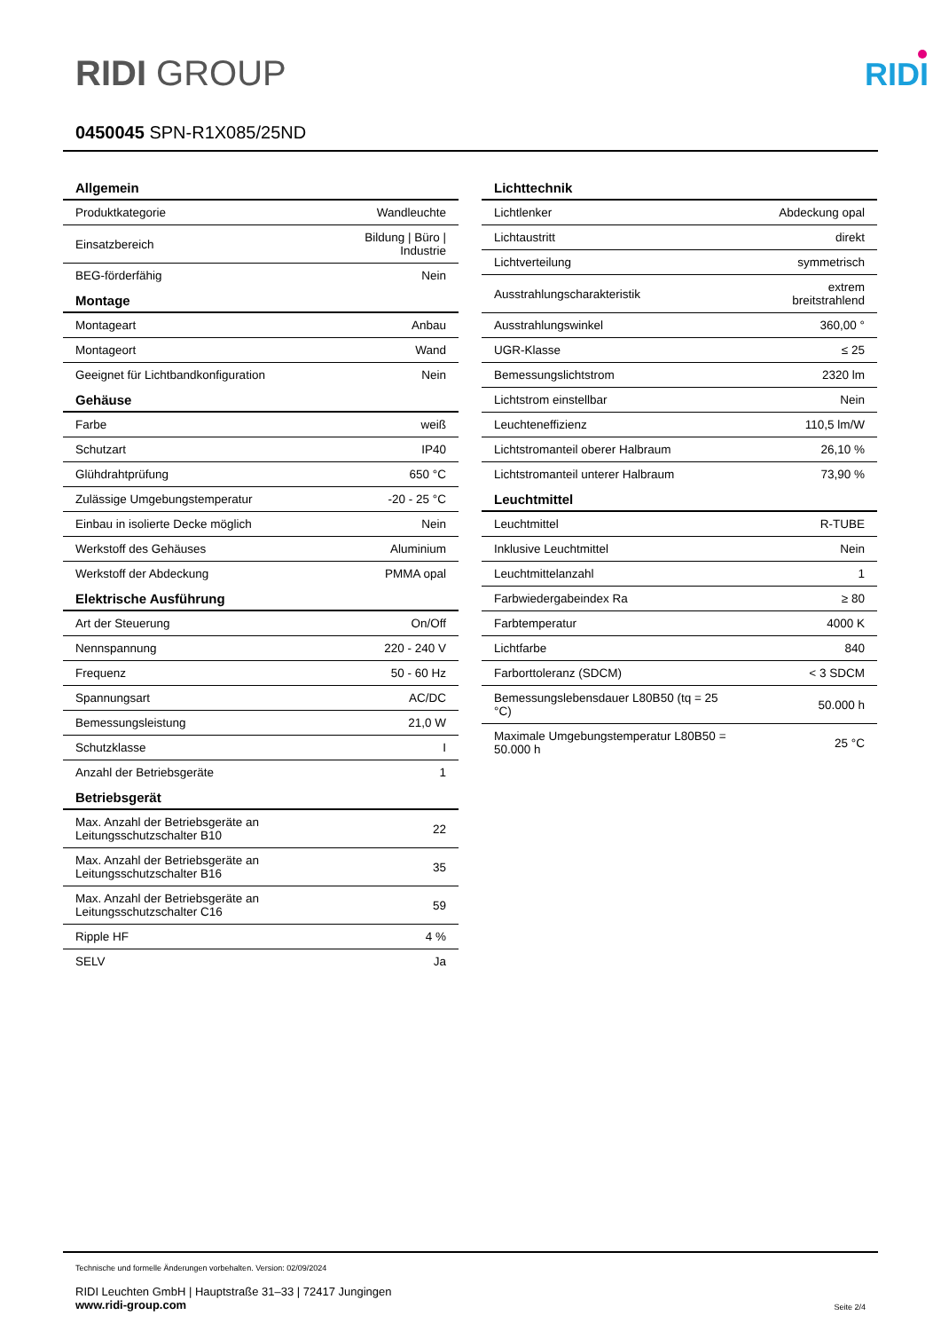RIDI GROUP
RIDI
0450045 SPN-R1X085/25ND
| Allgemein | |
| --- | --- |
| Produktkategorie | Wandleuchte |
| Einsatzbereich | Bildung / Büro / Industrie |
| BEG-förderfähig | Nein |
| Montage | |
| Montageart | Anbau |
| Montageort | Wand |
| Geeignet für Lichtbandkonfiguration | Nein |
| Gehäuse | |
| Farbe | weiß |
| Schutzart | IP40 |
| Glühdrahtprüfung | 650 °C |
| Zulässige Umgebungstemperatur | -20 - 25 °C |
| Einbau in isolierte Decke möglich | Nein |
| Werkstoff des Gehäuses | Aluminium |
| Werkstoff der Abdeckung | PMMA opal |
| Elektrische Ausführung | |
| Art der Steuerung | On/Off |
| Nennspannung | 220 - 240 V |
| Frequenz | 50 - 60 Hz |
| Spannungsart | AC/DC |
| Bemessungsleistung | 21,0 W |
| Schutzklasse | I |
| Anzahl der Betriebsgeräte | 1 |
| Betriebsgerät | |
| Max. Anzahl der Betriebsgeräte an Leitungsschutzschalter B10 | 22 |
| Max. Anzahl der Betriebsgeräte an Leitungsschutzschalter B16 | 35 |
| Max. Anzahl der Betriebsgeräte an Leitungsschutzschalter C16 | 59 |
| Ripple HF | 4 % |
| SELV | Ja |
| Lichttechnik | |
| --- | --- |
| Lichtlenker | Abdeckung opal |
| Lichtaustritt | direkt |
| Lichtverteilung | symmetrisch |
| Ausstrahlungscharakteristik | extrem breitstrahlend |
| Ausstrahlungswinkel | 360,00 ° |
| UGR-Klasse | ≤ 25 |
| Bemessungslichtstrom | 2320 lm |
| Lichtstrom einstellbar | Nein |
| Leuchteneffizienz | 110,5 lm/W |
| Lichtstromanteil oberer Halbraum | 26,10 % |
| Lichtstromanteil unterer Halbraum | 73,90 % |
| Leuchtmittel | |
| Leuchtmittel | R-TUBE |
| Inklusive Leuchtmittel | Nein |
| Leuchtmittelanzahl | 1 |
| Farbwiedergabeindex Ra | ≥ 80 |
| Farbtemperatur | 4000 K |
| Lichtfarbe | 840 |
| Farborttoleranz (SDCM) | < 3 SDCM |
| Bemessungslebensdauer L80B50 (tq = 25 °C) | 50.000 h |
| Maximale Umgebungstemperatur L80B50 = 50.000 h | 25 °C |
Technische und formelle Änderungen vorbehalten. Version: 02/09/2024
RIDI Leuchten GmbH | Hauptstraße 31–33 | 72417 Jungingen
www.ridi-group.com Seite 2/4